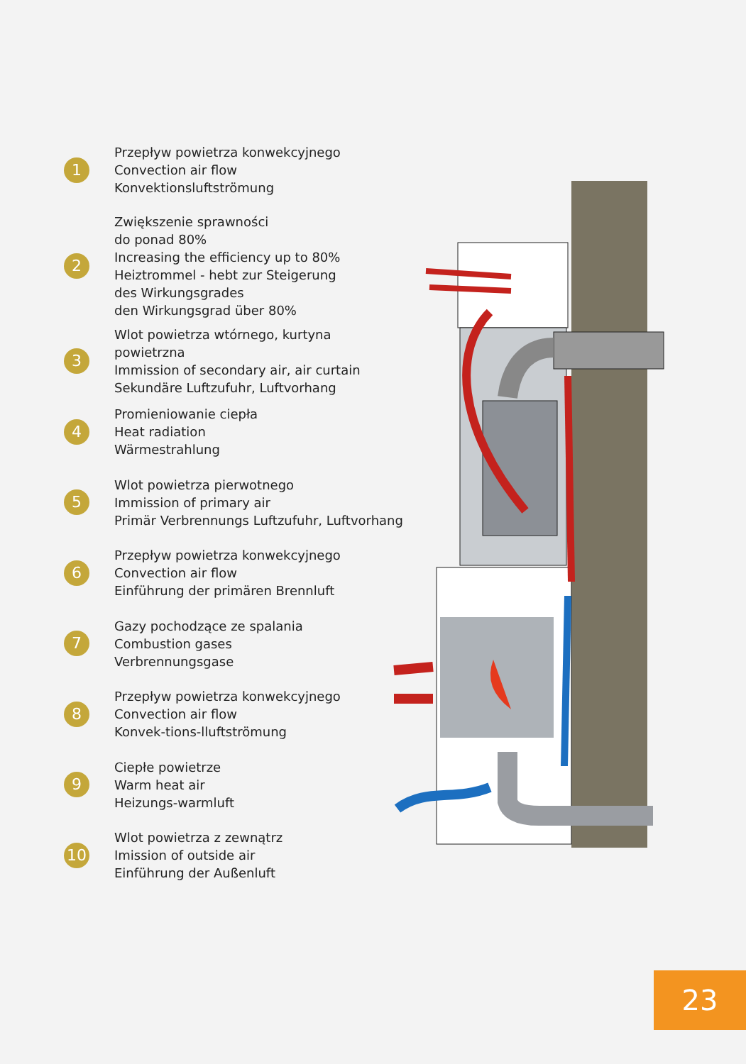1
Przepływ powietrza konwekcyjnego
Convection air flow
Konvektionsluftströmung
2
Zwiększenie sprawności
do ponad 80%
Increasing the efficiency up to 80%
Heiztrommel - hebt zur Steigerung
des Wirkungsgrades
den Wirkungsgrad über 80%
3
Wlot powietrza wtórnego, kurtyna powietrzna
Immission of secondary air, air curtain
Sekundäre Luftzufuhr, Luftvorhang
4
Promieniowanie ciepła
Heat radiation
Wärmestrahlung
5
Wlot powietrza pierwotnego
Immission of primary air
Primär Verbrennungs Luftzufuhr, Luftvorhang
6
Przepływ powietrza konwekcyjnego
Convection air flow
Einführung der primären Brennluft
7
Gazy pochodzące ze spalania
Combustion gases
Verbrennungsgase
8
Przepływ powietrza konwekcyjnego
Convection air flow
Konvek-tions-lluftströmung
9
Ciepłe powietrze
Warm heat air
Heizungs-warmluft
10
Wlot powietrza z zewnątrz
Imission of outside air
Einführung der Außenluft
23